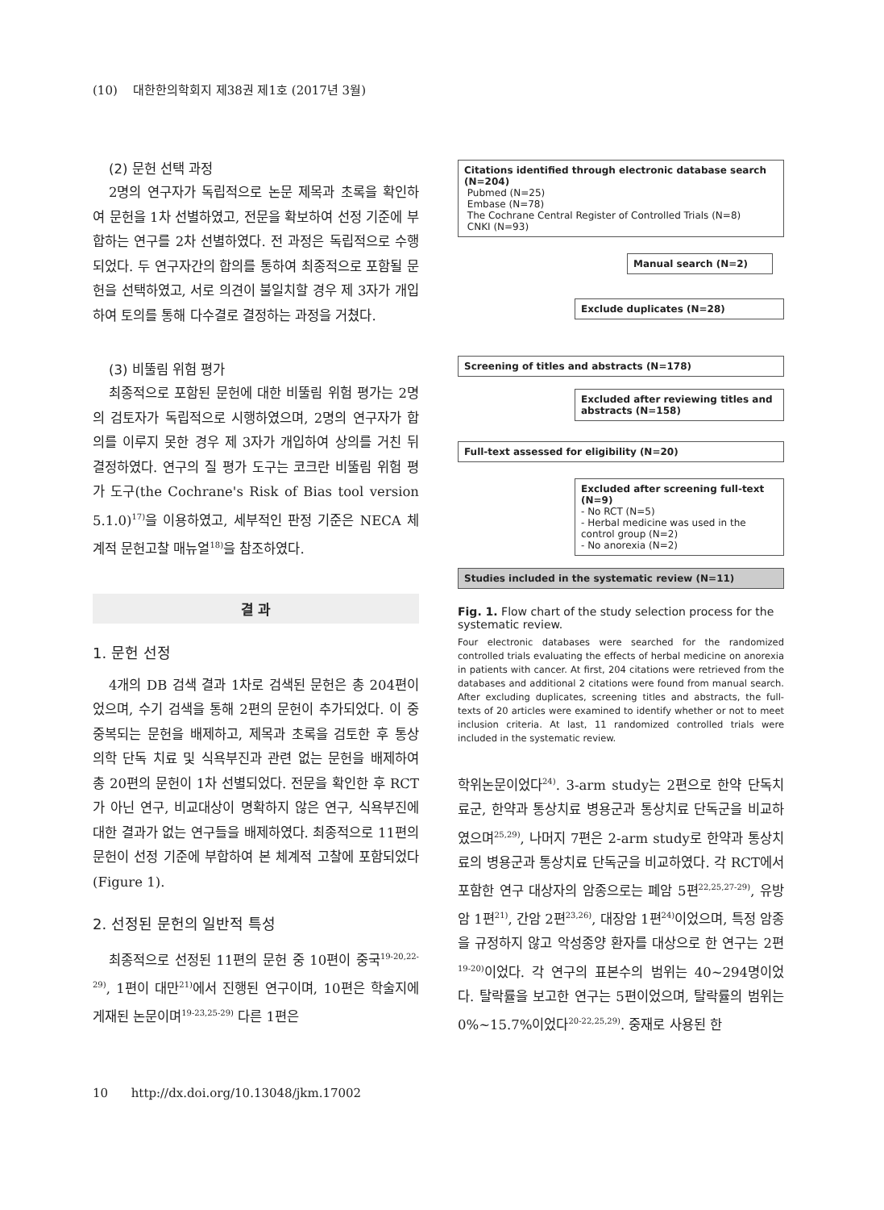(10) 대한한의학회지 제38권 제1호 (2017년 3월)
(2) 문헌 선택 과정
2명의 연구자가 독립적으로 논문 제목과 초록을 확인하여 문헌을 1차 선별하였고, 전문을 확보하여 선정 기준에 부합하는 연구를 2차 선별하였다. 전 과정은 독립적으로 수행되었다. 두 연구자간의 합의를 통하여 최종적으로 포함될 문헌을 선택하였고, 서로 의견이 불일치할 경우 제 3자가 개입하여 토의를 통해 다수결로 결정하는 과정을 거쳤다.
(3) 비뚤림 위험 평가
최종적으로 포함된 문헌에 대한 비뚤림 위험 평가는 2명의 검토자가 독립적으로 시행하였으며, 2명의 연구자가 합의를 이루지 못한 경우 제 3자가 개입하여 상의를 거친 뒤 결정하였다. 연구의 질 평가 도구는 코크란 비뚤림 위험 평가 도구(the Cochrane's Risk of Bias tool version 5.1.0)<sup>17)</sup>을 이용하였고, 세부적인 판정 기준은 NECA 체계적 문헌고찰 매뉴얼<sup>18)</sup>을 참조하였다.
결 과
1. 문헌 선정
4개의 DB 검색 결과 1차로 검색된 문헌은 총 204편이었으며, 수기 검색을 통해 2편의 문헌이 추가되었다. 이 중 중복되는 문헌을 배제하고, 제목과 초록을 검토한 후 통상 의학 단독 치료 및 식욕부진과 관련 없는 문헌을 배제하여 총 20편의 문헌이 1차 선별되었다. 전문을 확인한 후 RCT가 아닌 연구, 비교대상이 명확하지 않은 연구, 식욕부진에 대한 결과가 없는 연구들을 배제하였다. 최종적으로 11편의 문헌이 선정 기준에 부합하여 본 체계적 고찰에 포함되었다(Figure 1).
2. 선정된 문헌의 일반적 특성
최종적으로 선정된 11편의 문헌 중 10편이 중국<sup>19-20,22-29)</sup>, 1편이 대만<sup>21)</sup>에서 진행된 연구이며, 10편은 학술지에 게재된 논문이며<sup>19-23,25-29)</sup> 다른 1편은
Citations identified through electronic database search (N=204)
Pubmed (N=25)
Embase (N=78)
The Cochrane Central Register of Controlled Trials (N=8)
CNKI (N=93)
Manual search (N=2)
Exclude duplicates (N=28)
Screening of titles and abstracts (N=178)
Excluded after reviewing titles and abstracts (N=158)
Full-text assessed for eligibility (N=20)
Excluded after screening full-text (N=9)
- No RCT (N=5)
- Herbal medicine was used in the control group (N=2)
- No anorexia (N=2)
Studies included in the systematic review (N=11)
Fig. 1. Flow chart of the study selection process for the systematic review.
Four electronic databases were searched for the randomized controlled trials evaluating the effects of herbal medicine on anorexia in patients with cancer. At first, 204 citations were retrieved from the databases and additional 2 citations were found from manual search. After excluding duplicates, screening titles and abstracts, the full-texts of 20 articles were examined to identify whether or not to meet inclusion criteria. At last, 11 randomized controlled trials were included in the systematic review.
학위논문이었다<sup>24)</sup>. 3-arm study는 2편으로 한약 단독치료군, 한약과 통상치료 병용군과 통상치료 단독군을 비교하였으며<sup>25,29)</sup>, 나머지 7편은 2-arm study로 한약과 통상치료의 병용군과 통상치료 단독군을 비교하였다. 각 RCT에서 포함한 연구 대상자의 암종으로는 폐암 5편<sup>22,25,27-29)</sup>, 유방암 1편<sup>21)</sup>, 간암 2편<sup>23,26)</sup>, 대장암 1편<sup>24)</sup>이었으며, 특정 암종을 규정하지 않고 악성종양 환자를 대상으로 한 연구는 2편<sup>19-20)</sup>이었다. 각 연구의 표본수의 범위는 40~294명이었다. 탈락률을 보고한 연구는 5편이었으며, 탈락률의 범위는 0%~15.7%이었다<sup>20-22,25,29)</sup>. 중재로 사용된 한
10 http://dx.doi.org/10.13048/jkm.17002